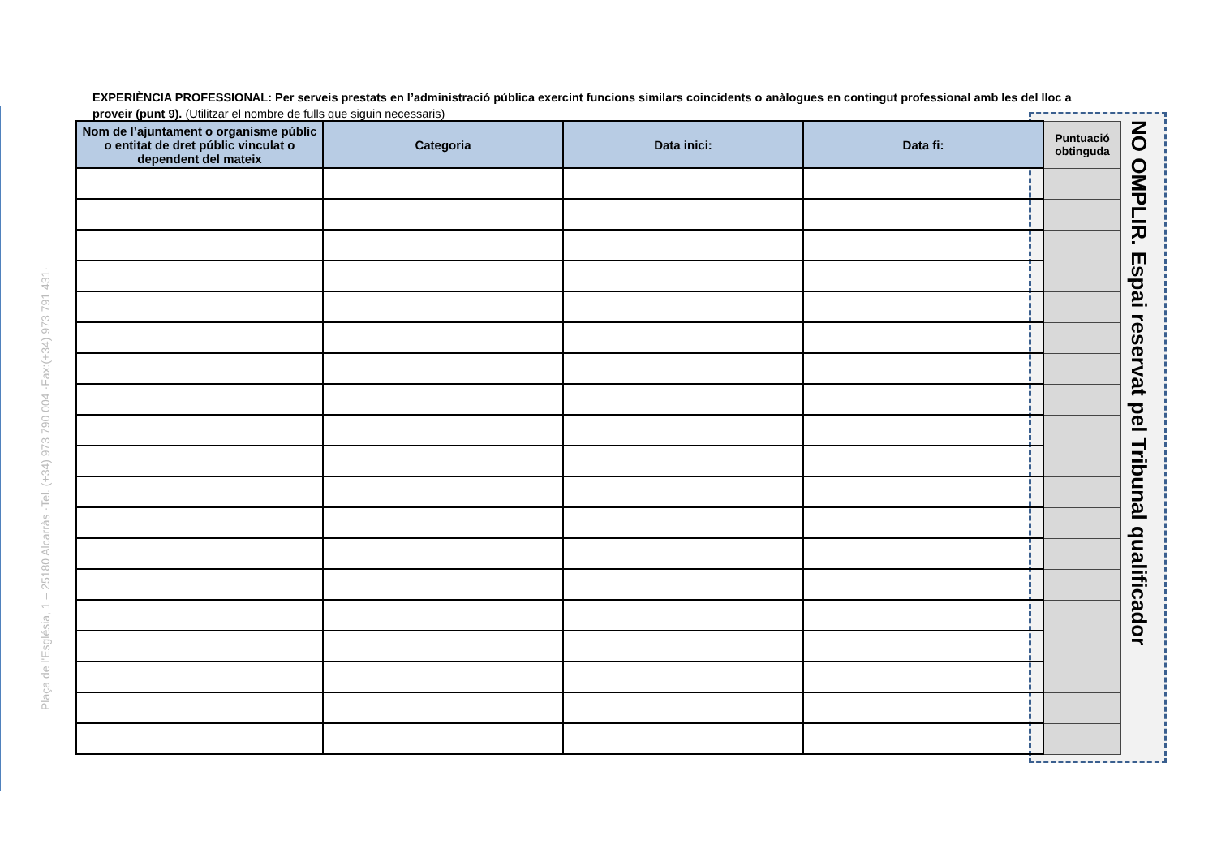Plaça de l'Església, 1 – 25180 Alcarràs ·Tel. (+34) 973 790 004 ·Fax:(+34) 973 791 431·
EXPERIÈNCIA PROFESSIONAL: Per serveis prestats en l’administració pública exercint funcions similars coincidents o anàlogues en contingut professional amb les del lloc a proveir (punt 9). (Utilitzar el nombre de fulls que siguin necessaris)
| Nom de l’ajuntament o organisme públic o entitat de dret públic vinculat o dependent del mateix | Categoria | Data inici: | Data fi: | Puntuació obtinguda |
| --- | --- | --- | --- | --- |
NO OMPLIR. Espai reservat pel Tribunal qualificador